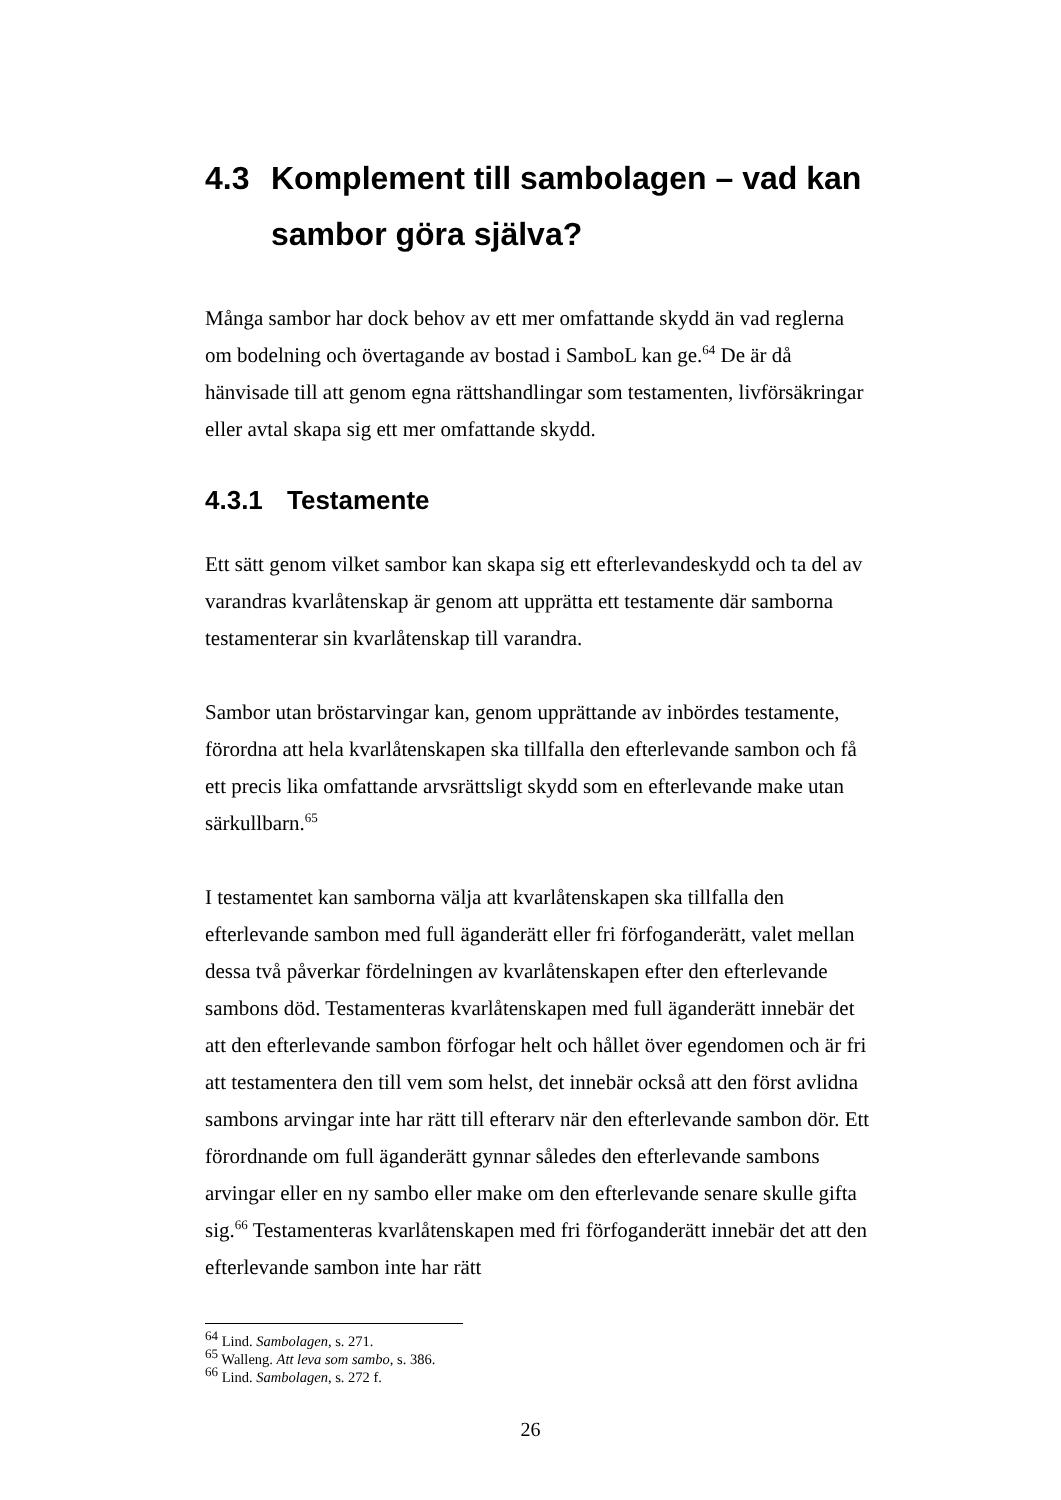4.3 Komplement till sambolagen – vad kan sambor göra själva?
Många sambor har dock behov av ett mer omfattande skydd än vad reglerna om bodelning och övertagande av bostad i SamboL kan ge.<sup>64</sup> De är då hänvisade till att genom egna rättshandlingar som testamenten, livförsäkringar eller avtal skapa sig ett mer omfattande skydd.
4.3.1 Testamente
Ett sätt genom vilket sambor kan skapa sig ett efterlevandeskydd och ta del av varandras kvarlåtenskap är genom att upprätta ett testamente där samborna testamenterar sin kvarlåtenskap till varandra.
Sambor utan bröstarvingar kan, genom upprättande av inbördes testamente, förordna att hela kvarlåtenskapen ska tillfalla den efterlevande sambon och få ett precis lika omfattande arvsrättsligt skydd som en efterlevande make utan särkullbarn.<sup>65</sup>
I testamentet kan samborna välja att kvarlåtenskapen ska tillfalla den efterlevande sambon med full äganderätt eller fri förfoganderätt, valet mellan dessa två påverkar fördelningen av kvarlåtenskapen efter den efterlevande sambons död. Testamenteras kvarlåtenskapen med full äganderätt innebär det att den efterlevande sambon förfogar helt och hållet över egendomen och är fri att testamentera den till vem som helst, det innebär också att den först avlidna sambons arvingar inte har rätt till efterarv när den efterlevande sambon dör. Ett förordnande om full äganderätt gynnar således den efterlevande sambons arvingar eller en ny sambo eller make om den efterlevande senare skulle gifta sig.<sup>66</sup> Testamenteras kvarlåtenskapen med fri förfoganderätt innebär det att den efterlevande sambon inte har rätt
<sup>64</sup> Lind. Sambolagen, s. 271.
<sup>65</sup> Walleng. Att leva som sambo, s. 386.
<sup>66</sup> Lind. Sambolagen, s. 272 f.
26